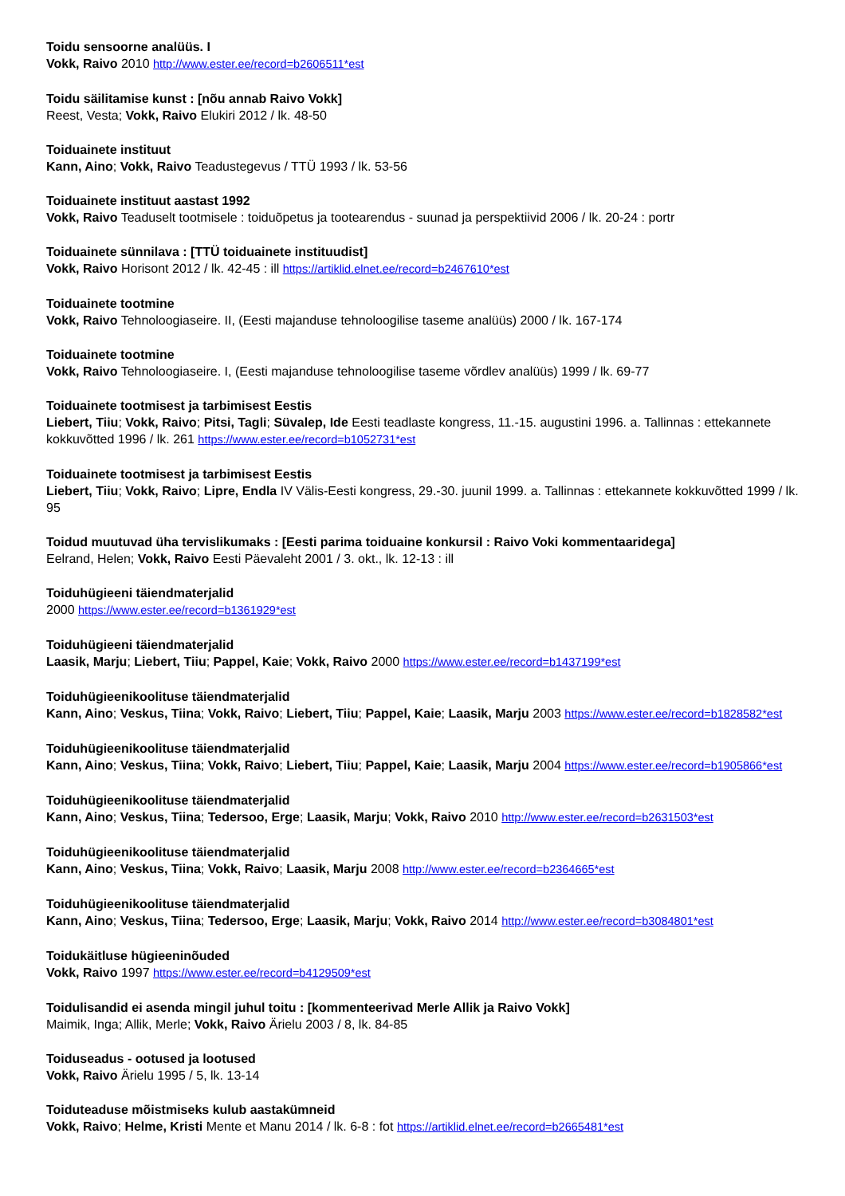Toidu sensoorne analüüs. I
Vokk, Raivo 2010 http://www.ester.ee/record=b2606511*est
Toidu säilitamise kunst : [nõu annab Raivo Vokk]
Reest, Vesta; Vokk, Raivo Elukiri 2012 / lk. 48-50
Toiduainete instituut
Kann, Aino; Vokk, Raivo Teadustegevus / TTÜ 1993 / lk. 53-56
Toiduainete instituut aastast 1992
Vokk, Raivo Teaduselt tootmisele : toiduõpetus ja tootearendus - suunad ja perspektiivid 2006 / lk. 20-24 : portr
Toiduainete sünnilava : [TTÜ toiduainete instituudist]
Vokk, Raivo Horisont 2012 / lk. 42-45 : ill https://artiklid.elnet.ee/record=b2467610*est
Toiduainete tootmine
Vokk, Raivo Tehnoloogiaseire. II, (Eesti majanduse tehnoloogilise taseme analüüs) 2000 / lk. 167-174
Toiduainete tootmine
Vokk, Raivo Tehnoloogiaseire. I, (Eesti majanduse tehnoloogilise taseme võrdlev analüüs) 1999 / lk. 69-77
Toiduainete tootmisest ja tarbimisest Eestis
Liebert, Tiiu; Vokk, Raivo; Pitsi, Tagli; Süvalep, Ide Eesti teadlaste kongress, 11.-15. augustini 1996. a. Tallinnas : ettekannete kokkuvõtted 1996 / lk. 261 https://www.ester.ee/record=b1052731*est
Toiduainete tootmisest ja tarbimisest Eestis
Liebert, Tiiu; Vokk, Raivo; Lipre, Endla IV Välis-Eesti kongress, 29.-30. juunil 1999. a. Tallinnas : ettekannete kokkuvõtted 1999 / lk. 95
Toidud muutuvad üha tervislikumaks : [Eesti parima toiduaine konkursil : Raivo Voki kommentaaridega]
Eelrand, Helen; Vokk, Raivo Eesti Päevaleht 2001 / 3. okt., lk. 12-13 : ill
Toiduhügieeni täiendmaterjalid
2000 https://www.ester.ee/record=b1361929*est
Toiduhügieeni täiendmaterjalid
Laasik, Marju; Liebert, Tiiu; Pappel, Kaie; Vokk, Raivo 2000 https://www.ester.ee/record=b1437199*est
Toiduhügieenikoolituse täiendmaterjalid
Kann, Aino; Veskus, Tiina; Vokk, Raivo; Liebert, Tiiu; Pappel, Kaie; Laasik, Marju 2003 https://www.ester.ee/record=b1828582*est
Toiduhügieenikoolituse täiendmaterjalid
Kann, Aino; Veskus, Tiina; Vokk, Raivo; Liebert, Tiiu; Pappel, Kaie; Laasik, Marju 2004 https://www.ester.ee/record=b1905866*est
Toiduhügieenikoolituse täiendmaterjalid
Kann, Aino; Veskus, Tiina; Tedersoo, Erge; Laasik, Marju; Vokk, Raivo 2010 http://www.ester.ee/record=b2631503*est
Toiduhügieenikoolituse täiendmaterjalid
Kann, Aino; Veskus, Tiina; Vokk, Raivo; Laasik, Marju 2008 http://www.ester.ee/record=b2364665*est
Toiduhügieenikoolituse täiendmaterjalid
Kann, Aino; Veskus, Tiina; Tedersoo, Erge; Laasik, Marju; Vokk, Raivo 2014 http://www.ester.ee/record=b3084801*est
Toidukäitluse hügieeninõuded
Vokk, Raivo 1997 https://www.ester.ee/record=b4129509*est
Toidulisandid ei asenda mingil juhul toitu : [kommenteerivad Merle Allik ja Raivo Vokk]
Maimik, Inga; Allik, Merle; Vokk, Raivo Ärielu 2003 / 8, lk. 84-85
Toiduseadus - ootused ja lootused
Vokk, Raivo Ärielu 1995 / 5, lk. 13-14
Toiduteaduse mõistmiseks kulub aastakümneid
Vokk, Raivo; Helme, Kristi Mente et Manu 2014 / lk. 6-8 : fot https://artiklid.elnet.ee/record=b2665481*est